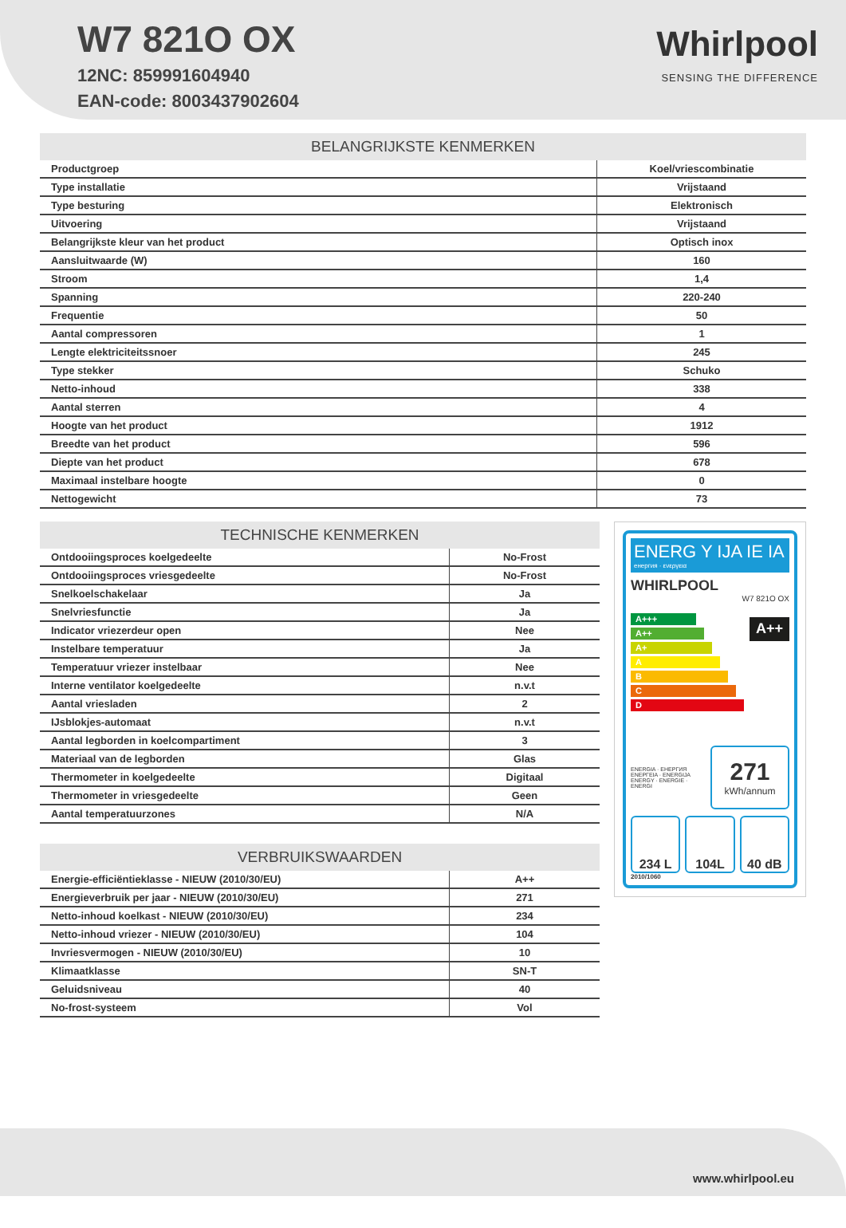W7 821O OX
12NC: 859991604940
EAN-code: 8003437902604
Whirlpool
SENSING THE DIFFERENCE
| BELANGRIJKSTE KENMERKEN | |
| --- | --- |
| Productgroep | Koel/vriescombinatie |
| Type installatie | Vrijstaand |
| Type besturing | Elektronisch |
| Uitvoering | Vrijstaand |
| Belangrijkste kleur van het product | Optisch inox |
| Aansluitwaarde (W) | 160 |
| Stroom | 1,4 |
| Spanning | 220-240 |
| Frequentie | 50 |
| Aantal compressoren | 1 |
| Lengte elektriciteitssnoer | 245 |
| Type stekker | Schuko |
| Netto-inhoud | 338 |
| Aantal sterren | 4 |
| Hoogte van het product | 1912 |
| Breedte van het product | 596 |
| Diepte van het product | 678 |
| Maximaal instelbare hoogte | 0 |
| Nettogewicht | 73 |
| TECHNISCHE KENMERKEN | |
| --- | --- |
| Ontdooiingsproces koelgedeelte | No-Frost |
| Ontdooiingsproces vriesgedeelte | No-Frost |
| Snelkoelschakelaar | Ja |
| Snelvriesfunctie | Ja |
| Indicator vriezerdeur open | Nee |
| Instelbare temperatuur | Ja |
| Temperatuur vriezer instelbaar | Nee |
| Interne ventilator koelgedeelte | n.v.t |
| Aantal vriesladen | 2 |
| IJsblokjes-automaat | n.v.t |
| Aantal legborden in koelcompartiment | 3 |
| Materiaal van de legborden | Glas |
| Thermometer in koelgedeelte | Digitaal |
| Thermometer in vriesgedeelte | Geen |
| Aantal temperatuurzones | N/A |
| VERBRUIKSWAARDEN | |
| --- | --- |
| Energie-efficiëntieklasse - NIEUW (2010/30/EU) | A++ |
| Energieverbruik per jaar - NIEUW (2010/30/EU) | 271 |
| Netto-inhoud koelkast - NIEUW (2010/30/EU) | 234 |
| Netto-inhoud vriezer - NIEUW (2010/30/EU) | 104 |
| Invriesvermogen - NIEUW (2010/30/EU) | 10 |
| Klimaatklasse | SN-T |
| Geluidsniveau | 40 |
| No-frost-systeem | Vol |
ENERG Y IJA IE IA
енергия · ενεργεια
WHIRLPOOL
W7 821O OX
A+++
A++
A+
A
B
C
D
A++
ENERGIA · ЕНЕРГИЯ ΕΝΕΡΓΕΙΑ · ENERGIJA ENERGY · ENERGIE · ENERGI
271
kWh/annum
234 L 104L 40 dB
2010/1060
www.whirlpool.eu